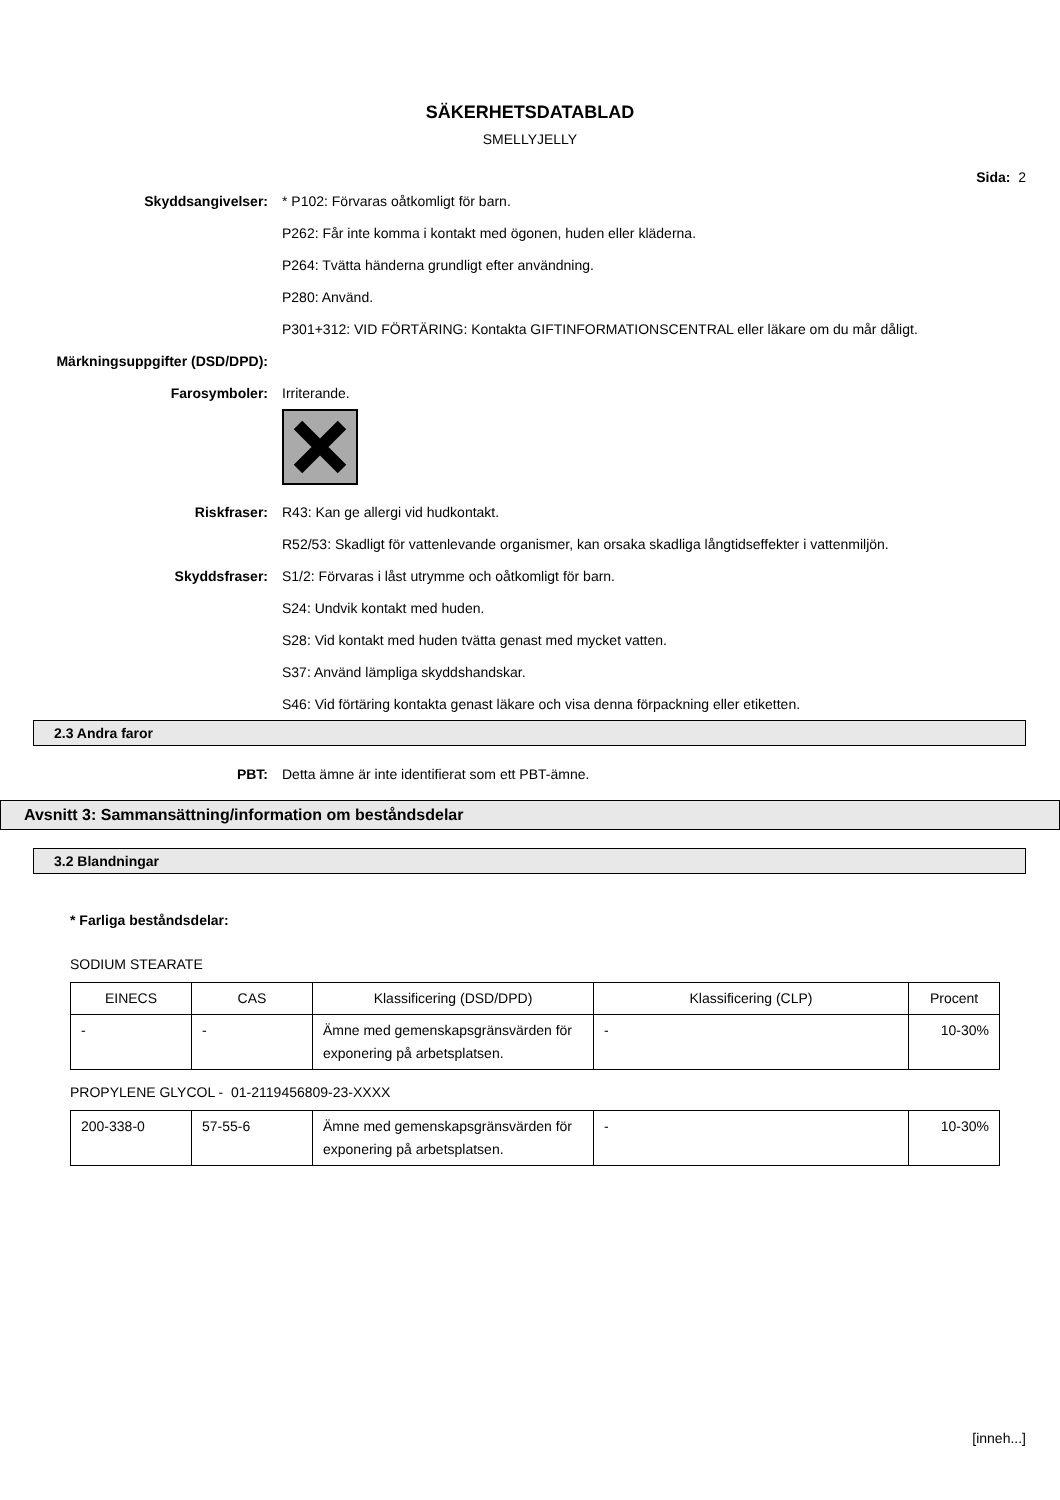SÄKERHETSDATABLAD
SMELLYJELLY
Sida: 2
Skyddsangivelser: * P102: Förvaras oåtkomligt för barn.
P262: Får inte komma i kontakt med ögonen, huden eller kläderna.
P264: Tvätta händerna grundligt efter användning.
P280: Använd.
P301+312: VID FÖRTÄRING: Kontakta GIFTINFORMATIONSCENTRAL eller läkare om du mår dåligt.
Märkningsuppgifter (DSD/DPD):
Farosymboler: Irriterande.
Riskfraser: R43: Kan ge allergi vid hudkontakt.
R52/53: Skadligt för vattenlevande organismer, kan orsaka skadliga långtidseffekter i vattenmiljön.
Skyddsfraser: S1/2: Förvaras i låst utrymme och oåtkomligt för barn.
S24: Undvik kontakt med huden.
S28: Vid kontakt med huden tvätta genast med mycket vatten.
S37: Använd lämpliga skyddshandskar.
S46: Vid förtäring kontakta genast läkare och visa denna förpackning eller etiketten.
2.3 Andra faror
PBT: Detta ämne är inte identifierat som ett PBT-ämne.
Avsnitt 3: Sammansättning/information om beståndsdelar
3.2 Blandningar
* Farliga beståndsdelar:
SODIUM STEARATE
| EINECS | CAS | Klassificering (DSD/DPD) | Klassificering (CLP) | Procent |
| - | - | Ämne med gemenskapsgränsvärden för exponering på arbetsplatsen. | - | 10-30% |
PROPYLENE GLYCOL - 01-2119456809-23-XXXX
| 200-338-0 | 57-55-6 | Ämne med gemenskapsgränsvärden för exponering på arbetsplatsen. | - | 10-30% |
[inneh...]